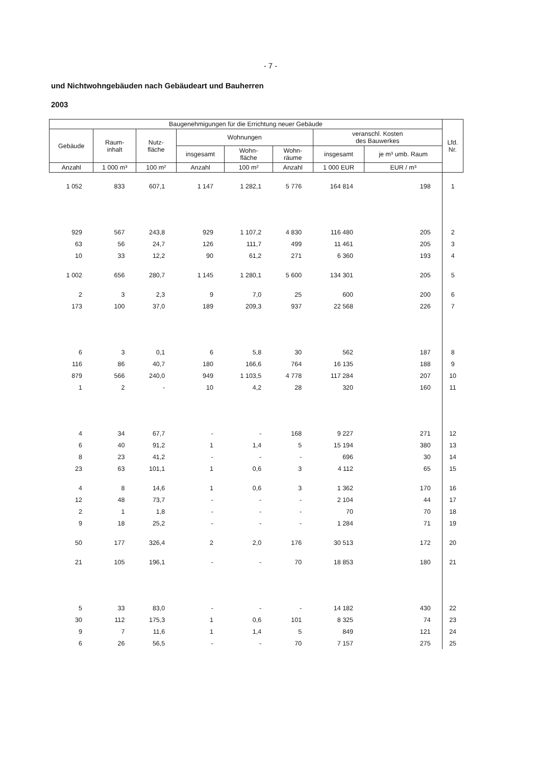- 7 -
und Nichtwohngebäuden nach Gebäudeart und Bauherren
2003
| Baugenehmigungen für die Errichtung neuer Gebäude | | | | | | | | Lfd. Nr. |
| --- | --- | --- | --- | --- | --- | --- | --- | --- |
| Gebäude | Raum- inhalt | Nutz- fläche | Wohnungen | | | veranschl. Kosten des Bauwerkes | | |
| | | | insgesamt | Wohn- fläche | Wohn- räume | insgesamt | je m³ umb. Raum | |
| Anzahl | 1 000 m³ | 100 m² | Anzahl | 100 m² | Anzahl | 1 000 EUR | EUR / m³ | |
| 1 052 | 833 | 607,1 | 1 147 | 1 282,1 | 5 776 | 164 814 | 198 | 1 |
| 929 | 567 | 243,8 | 929 | 1 107,2 | 4 830 | 116 480 | 205 | 2 |
| 63 | 56 | 24,7 | 126 | 111,7 | 499 | 11 461 | 205 | 3 |
| 10 | 33 | 12,2 | 90 | 61,2 | 271 | 6 360 | 193 | 4 |
| 1 002 | 656 | 280,7 | 1 145 | 1 280,1 | 5 600 | 134 301 | 205 | 5 |
| 2 | 3 | 2,3 | 9 | 7,0 | 25 | 600 | 200 | 6 |
| 173 | 100 | 37,0 | 189 | 209,3 | 937 | 22 568 | 226 | 7 |
| 6 | 3 | 0,1 | 6 | 5,8 | 30 | 562 | 187 | 8 |
| 116 | 86 | 40,7 | 180 | 166,6 | 764 | 16 135 | 188 | 9 |
| 879 | 566 | 240,0 | 949 | 1 103,5 | 4 778 | 117 284 | 207 | 10 |
| 1 | 2 | - | 10 | 4,2 | 28 | 320 | 160 | 11 |
| 4 | 34 | 67,7 | - | - | 168 | 9 227 | 271 | 12 |
| 6 | 40 | 91,2 | 1 | 1,4 | 5 | 15 194 | 380 | 13 |
| 8 | 23 | 41,2 | - | - | - | 696 | 30 | 14 |
| 23 | 63 | 101,1 | 1 | 0,6 | 3 | 4 112 | 65 | 15 |
| 4 | 8 | 14,6 | 1 | 0,6 | 3 | 1 362 | 170 | 16 |
| 12 | 48 | 73,7 | - | - | - | 2 104 | 44 | 17 |
| 2 | 1 | 1,8 | - | - | - | 70 | 70 | 18 |
| 9 | 18 | 25,2 | - | - | - | 1 284 | 71 | 19 |
| 50 | 177 | 326,4 | 2 | 2,0 | 176 | 30 513 | 172 | 20 |
| 21 | 105 | 196,1 | - | - | 70 | 18 853 | 180 | 21 |
| 5 | 33 | 83,0 | - | - | - | 14 182 | 430 | 22 |
| 30 | 112 | 175,3 | 1 | 0,6 | 101 | 8 325 | 74 | 23 |
| 9 | 7 | 11,6 | 1 | 1,4 | 5 | 849 | 121 | 24 |
| 6 | 26 | 56,5 | - | - | 70 | 7 157 | 275 | 25 |